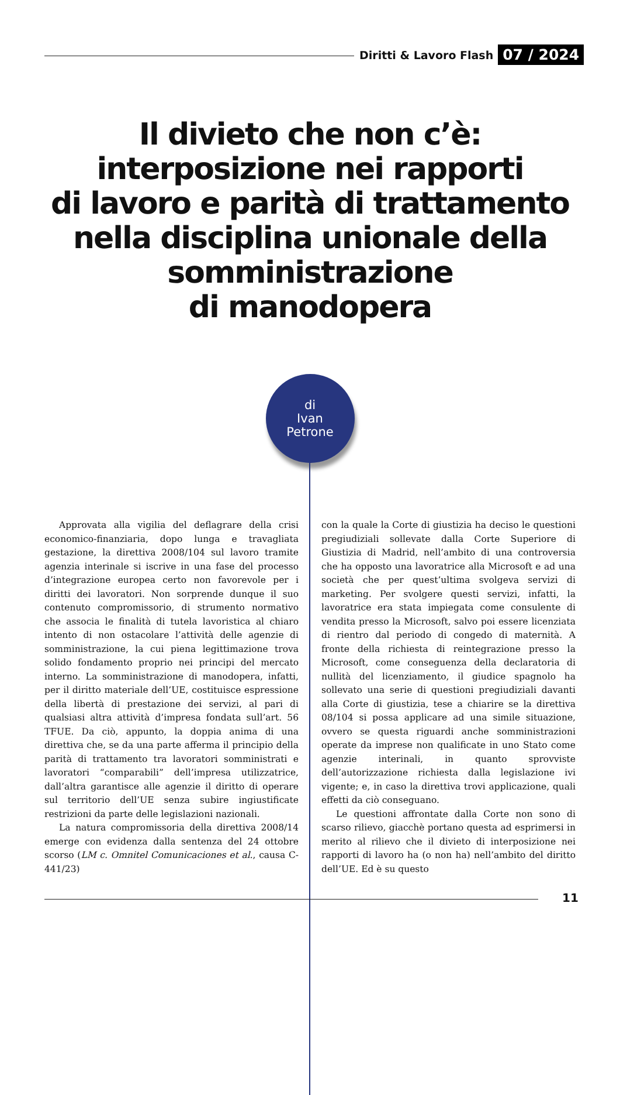Diritti & Lavoro Flash 07 / 2024
Il divieto che non c’è:
interposizione nei rapporti
di lavoro e parità di trattamento
nella disciplina unionale della
somministrazione
di manodopera
di
Ivan
Petrone
Approvata alla vigilia del deflagrare della crisi economico-finanziaria, dopo lunga e travagliata gestazione, la direttiva 2008/104 sul lavoro tramite agenzia interinale si iscrive in una fase del processo d’integrazione europea certo non favorevole per i diritti dei lavoratori. Non sorprende dunque il suo contenuto compromissorio, di strumento normativo che associa le finalità di tutela lavoristica al chiaro intento di non ostacolare l’attività delle agenzie di somministrazione, la cui piena legittimazione trova solido fondamento proprio nei principi del mercato interno. La somministrazione di manodopera, infatti, per il diritto materiale dell’UE, costituisce espressione della libertà di prestazione dei servizi, al pari di qualsiasi altra attività d’impresa fondata sull’art. 56 TFUE. Da ciò, appunto, la doppia anima di una direttiva che, se da una parte afferma il principio della parità di trattamento tra lavoratori somministrati e lavoratori “comparabili” dell’impresa utilizzatrice, dall’altra garantisce alle agenzie il diritto di operare sul territorio dell’UE senza subire ingiustificate restrizioni da parte delle legislazioni nazionali.
La natura compromissoria della direttiva 2008/14 emerge con evidenza dalla sentenza del 24 ottobre scorso (LM c. Omnitel Comunicaciones et al., causa C-441/23)
con la quale la Corte di giustizia ha deciso le questioni pregiudiziali sollevate dalla Corte Superiore di Giustizia di Madrid, nell’ambito di una controversia che ha opposto una lavoratrice alla Microsoft e ad una società che per quest’ultima svolgeva servizi di marketing. Per svolgere questi servizi, infatti, la lavoratrice era stata impiegata come consulente di vendita presso la Microsoft, salvo poi essere licenziata di rientro dal periodo di congedo di maternità. A fronte della richiesta di reintegrazione presso la Microsoft, come conseguenza della declaratoria di nullità del licenziamento, il giudice spagnolo ha sollevato una serie di questioni pregiudiziali davanti alla Corte di giustizia, tese a chiarire se la direttiva 08/104 si possa applicare ad una simile situazione, ovvero se questa riguardi anche somministrazioni operate da imprese non qualificate in uno Stato come agenzie interinali, in quanto sprovviste dell’autorizzazione richiesta dalla legislazione ivi vigente; e, in caso la direttiva trovi applicazione, quali effetti da ciò conseguano.
Le questioni affrontate dalla Corte non sono di scarso rilievo, giacchè portano questa ad esprimersi in merito al rilievo che il divieto di interposizione nei rapporti di lavoro ha (o non ha) nell’ambito del diritto dell’UE. Ed è su questo
11